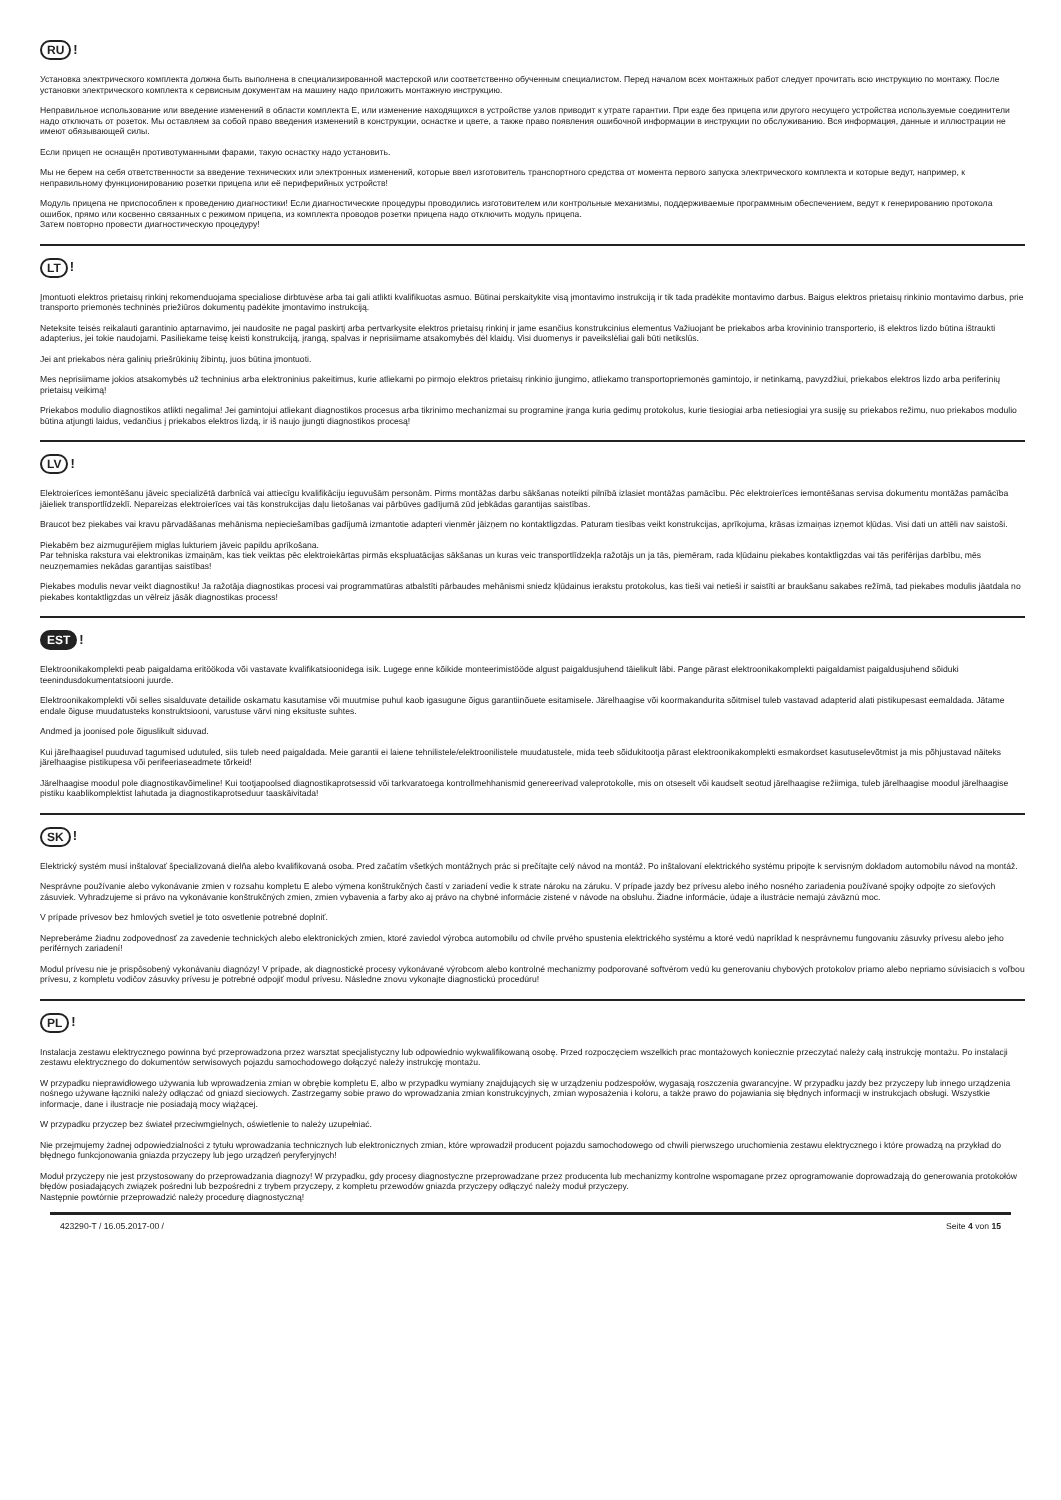RU!
Установка электрического комплекта должна быть выполнена в специализированной мастерской или соответственно обученным специалистом. Перед началом всех монтажных работ следует прочитать всю инструкцию по монтажу. После установки электрического комплекта к сервисным документам на машину надо приложить монтажную инструкцию.
Неправильное использование или введение изменений в области комплекта E, или изменение находящихся в устройстве узлов приводит к утрате гарантии. При езде без прицепа или другого несущего устройства используемые соединители надо отключать от розеток. Мы оставляем за собой право введения изменений в конструкции, оснастке и цвете, а также право появления ошибочной информации в инструкции по обслуживанию. Вся информация, данные и иллюстрации не имеют обязывающей силы.
Если прицеп не оснащён противотуманными фарами, такую оснастку надо установить.
Мы не берем на себя ответственности за введение технических или электронных изменений, которые ввел изготовитель транспортного средства от момента первого запуска электрического комплекта и которые ведут, например, к неправильному функционированию розетки прицепа или её периферийных устройств!
Модуль прицепа не приспособлен к проведению диагностики! Если диагностические процедуры проводились изготовителем или контрольные механизмы, поддерживаемые программным обеспечением, ведут к генерированию протокола ошибок, прямо или косвенно связанных с режимом прицепа, из комплекта проводов розетки прицепа надо отключить модуль прицепа.
Затем повторно провести диагностическую процедуру!
LT!
Įmontuoti elektros prietaisų rinkinį rekomenduojama specialiose dirbtuvėse arba tai gali atlikti kvalifikuotas asmuo. Būtinai perskaitykite visą įmontavimo instrukciją ir tik tada pradėkite montavimo darbus. Baigus elektros prietaisų rinkinio montavimo darbus, prie transporto priemonės techninės priežiūros dokumentų padėkite įmontavimo instrukciją.
Neteksite teisės reikalauti garantinio aptarnavimo, jei naudosite ne pagal paskirtį arba pertvarkysite elektros prietaisų rinkinį ir jame esančius konstrukcinius elementus Važiuojant be priekabos arba krovininio transporterio, iš elektros lizdo būtina ištraukti adapterius, jei tokie naudojami. Pasiliekame teisę keisti konstrukciją, įrangą, spalvas ir neprisiimame atsakomybės dėl klaidų. Visi duomenys ir paveikslėliai gali būti netikslūs.
Jei ant priekabos nėra galinių priešrūkinių žibintų, juos būtina įmontuoti.
Mes neprisiimame jokios atsakomybės už techninius arba elektroninius pakeitimus, kurie atliekami po pirmojo elektros prietaisų rinkinio įjungimo, atliekamo transportopriemonės gamintojo, ir netinkamą, pavyzdžiui, priekabos elektros lizdo arba periferinių prietaisų veikimą!
Priekabos modulio diagnostikos atlikti negalima! Jei gamintojui atliekant diagnostikos procesus arba tikrinimo mechanizmai su programine įranga kuria gedimų protokolus, kurie tiesiogiai arba netiesiogiai yra susiję su priekabos režimu, nuo priekabos modulio būtina atjungti laidus, vedančius į priekabos elektros lizdą, ir iš naujo įjungti diagnostikos procesą!
LV!
Elektroierīces iemontēšanu jāveic specializētā darbnīcā vai attiecīgu kvalifikāciju ieguvušām personām. Pirms montāžas darbu sākšanas noteikti pilnībā izlasiet montāžas pamācību. Pēc elektroierīces iemontēšanas servisa dokumentu montāžas pamācība jāieliek transportlīdzeklī. Nepareizas elektroierīces vai tās konstrukcijas daļu lietošanas vai pārbūves gadījumā zūd jebkādas garantijas saistības.
Braucot bez piekabes vai kravu pārvadāšanas mehānisma nepieciešamības gadījumā izmantotie adapteri vienmēr jāizņem no kontaktligzdas. Paturam tiesības veikt konstrukcijas, aprīkojuma, krāsas izmaiņas izņemot kļūdas. Visi dati un attēli nav saistoši.
Piekabēm bez aizmugurējiem miglas lukturiem jāveic papildu aprīkošana.
Par tehniska rakstura vai elektronikas izmaiņām, kas tiek veiktas pēc elektroiekārtas pirmās ekspluatācijas sākšanas un kuras veic transportlīdzekļa ražotājs un ja tās, piemēram, rada kļūdainu piekabes kontaktligzdas vai tās perifērijas darbību, mēs neuzņemamies nekādas garantijas saistības!
Piekabes modulis nevar veikt diagnostiku! Ja ražotāja diagnostikas procesi vai programmatūras atbalstīti pārbaudes mehānismi sniedz kļūdainus ierakstu protokolus, kas tieši vai netieši ir saistīti ar braukšanu sakabes režīmā, tad piekabes modulis jāatdala no piekabes kontaktligzdas un vēlreiz jāsāk diagnostikas process!
EST!
Elektroonikakomplekti peab paigaldama eritöökoda või vastavate kvalifikatsioonidega isik. Lugege enne kõikide monteerimistööde algust paigaldusjuhend täielikult läbi. Pange pärast elektroonikakomplekti paigaldamist paigaldusjuhend sõiduki teenindusdokumentatsiooni juurde.
Elektroonikakomplekti või selles sisalduvate detailide oskamatu kasutamise või muutmise puhul kaob igasugune õigus garantiinõuete esitamisele. Järelhaagise või koormakandurita sõitmisel tuleb vastavad adapterid alati pistikupesast eemaldada. Jätame endale õiguse muudatusteks konstruktsiooni, varustuse värvi ning eksituste suhtes.
Andmed ja joonised pole õiguslikult siduvad.
Kui järelhaagisel puuduvad tagumised udutuled, siis tuleb need paigaldada. Meie garantii ei laiene tehnilistele/elektroonilistele muudatustele, mida teeb sõidukitootja pärast elektroonikakomplekti esmakordset kasutuselevõtmist ja mis põhjustavad näiteks järelhaagise pistikupesa või perifeeriaseadmete tõrkeid!
Järelhaagise moodul pole diagnostikavõimeline! Kui tootjapoolsed diagnostikaprotsessid või tarkvaratoega kontrollmehhanismid genereerivad valeprotokolle, mis on otseselt või kaudselt seotud järelhaagise režiimiga, tuleb järelhaagise moodul järelhaagise pistiku kaablikomplektist lahutada ja diagnostikaprotseduur taaskäivitada!
SK!
Elektrický systém musí inštalovať špecializovaná dielňa alebo kvalifikovaná osoba. Pred začatím všetkých montážnych prác si prečítajte celý návod na montáž. Po inštalovaní elektrického systému pripojte k servisným dokladom automobilu návod na montáž.
Nesprávne používanie alebo vykonávanie zmien v rozsahu kompletu E alebo výmena konštrukčných častí v zariadení vedie k strate nároku na záruku. V prípade jazdy bez prívesu alebo iného nosného zariadenia používané spojky odpojte zo sieťových zásuviek. Vyhradzujeme si právo na vykonávanie konštrukčných zmien, zmien vybavenia a farby ako aj právo na chybné informácie zistené v návode na obsluhu. Žiadne informácie, údaje a ilustrácie nemajú záväznú moc.
V prípade prívesov bez hmlových svetiel je toto osvetlenie potrebné doplniť.
Nepreberáme žiadnu zodpovednosť za zavedenie technických alebo elektronických zmien, ktoré zaviedol výrobca automobilu od chvíle prvého spustenia elektrického systému a ktoré vedú napríklad k nesprávnemu fungovaniu zásuvky prívesu alebo jeho periférnych zariadení!
Modul prívesu nie je prispôsobený vykonávaniu diagnózy! V prípade, ak diagnostické procesy vykonávané výrobcom alebo kontrolné mechanizmy podporované softvérom vedú ku generovaniu chybových protokolov priamo alebo nepriamo súvisiacich s voľbou prívesu, z kompletu vodičov zásuvky prívesu je potrebné odpojiť modul prívesu. Následne znovu vykonajte diagnostickú procedúru!
PL!
Instalacja zestawu elektrycznego powinna być przeprowadzona przez warsztat specjalistyczny lub odpowiednio wykwalifikowaną osobę. Przed rozpoczęciem wszelkich prac montażowych koniecznie przeczytać należy całą instrukcję montażu. Po instalacji zestawu elektrycznego do dokumentów serwisowych pojazdu samochodowego dołączyć należy instrukcję montażu.
W przypadku nieprawidłowego używania lub wprowadzenia zmian w obrębie kompletu E, albo w przypadku wymiany znajdujących się w urządzeniu podzespołów, wygasają roszczenia gwarancyjne. W przypadku jazdy bez przyczepy lub innego urządzenia nośnego używane łączniki należy odłączać od gniazd sieciowych. Zastrzegamy sobie prawo do wprowadzania zmian konstrukcyjnych, zmian wyposażenia i koloru, a także prawo do pojawiania się błędnych informacji w instrukcjach obsługi. Wszystkie informacje, dane i ilustracje nie posiadają mocy wiążącej.
W przypadku przyczep bez świateł przeciwmgielnych, oświetlenie to należy uzupełniać.
Nie przejmujemy żadnej odpowiedzialności z tytułu wprowadzania technicznych lub elektronicznych zmian, które wprowadził producent pojazdu samochodowego od chwili pierwszego uruchomienia zestawu elektrycznego i które prowadzą na przykład do błędnego funkcjonowania gniazda przyczepy lub jego urządzeń peryferyjnych!
Moduł przyczepy nie jest przystosowany do przeprowadzania diagnozy! W przypadku, gdy procesy diagnostyczne przeprowadzane przez producenta lub mechanizmy kontrolne wspomagane przez oprogramowanie doprowadzają do generowania protokołów błędów posiadających związek pośredni lub bezpośredni z trybem przyczepy, z kompletu przewodów gniazda przyczepy odłączyć należy moduł przyczepy.
Następnie powtórnie przeprowadzić należy procedurę diagnostyczną!
423290-T / 16.05.2017-00 / Seite 4 von 15